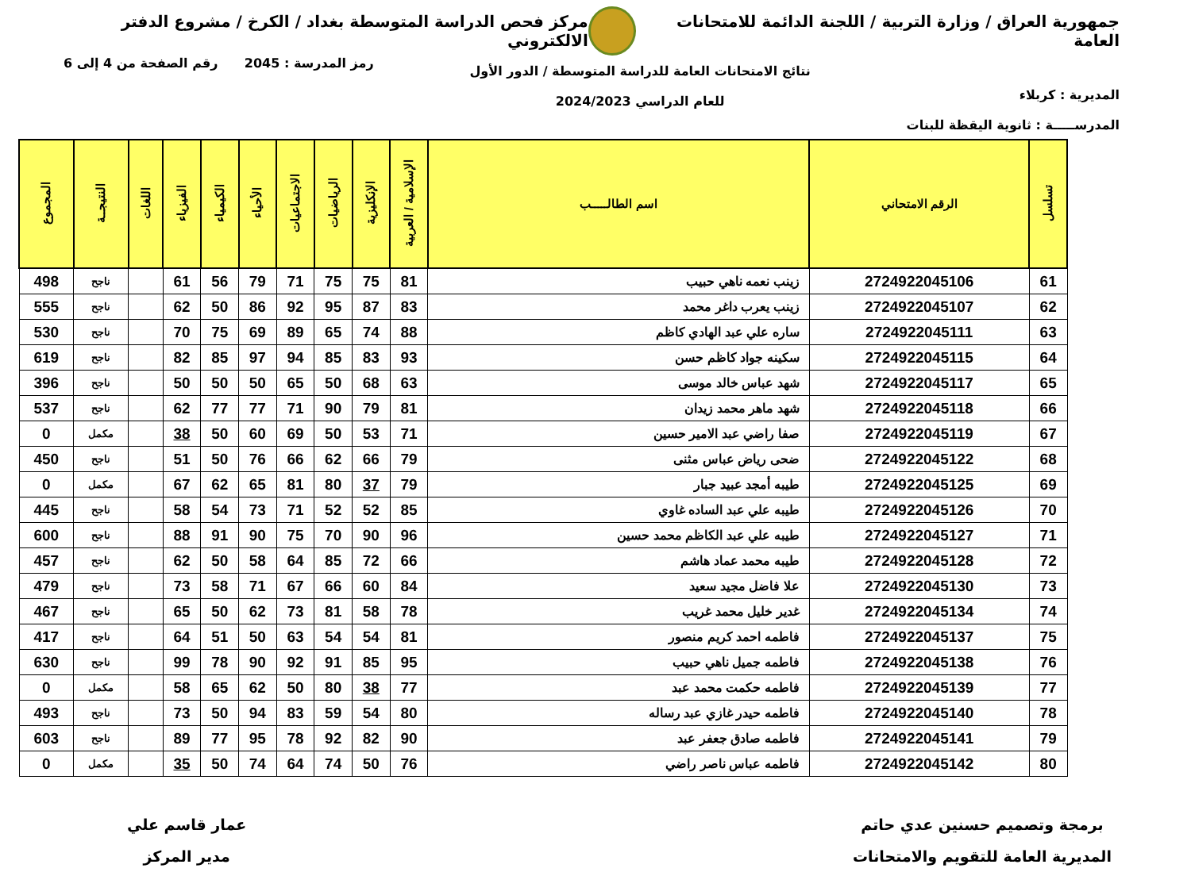جمهورية العراق / وزارة التربية / اللجنة الدائمة للامتحانات العامة
مركز فحص الدراسة المتوسطة بغداد / الكرخ / مشروع الدفتر الالكتروني
المديرية : كربلاء
المدرســـــة : ثانوية اليقظة للبنات
نتائج الامتحانات العامة للدراسة المتوسطة / الدور الأول
للعام الدراسي 2024/2023
رمز المدرسة : 2045 رقم الصفحة من 4 إلى 6
| تسلسل | الرقم الامتحاني | اسم الطالـــــب | الإسلامية / العربية | الإنكليزية | الرياضيات | الاجتماعيات | الأحياء | الكيمياء | الفيزياء | اللغات | النتيجــة | المجموع |
| --- | --- | --- | --- | --- | --- | --- | --- | --- | --- | --- | --- | --- |
| 61 | 2724922045106 | زينب نعمه ناهي حبيب | 81 | 75 | 75 | 71 | 79 | 56 | 61 | | ناجح | 498 |
| 62 | 2724922045107 | زينب يعرب داغر محمد | 83 | 87 | 95 | 92 | 86 | 50 | 62 | | ناجح | 555 |
| 63 | 2724922045111 | ساره علي عبد الهادي كاظم | 88 | 74 | 65 | 89 | 69 | 75 | 70 | | ناجح | 530 |
| 64 | 2724922045115 | سكينه جواد كاظم حسن | 93 | 83 | 85 | 94 | 97 | 85 | 82 | | ناجح | 619 |
| 65 | 2724922045117 | شهد عباس خالد موسى | 63 | 68 | 50 | 65 | 50 | 50 | 50 | | ناجح | 396 |
| 66 | 2724922045118 | شهد ماهر محمد زيدان | 81 | 79 | 90 | 71 | 77 | 77 | 62 | | ناجح | 537 |
| 67 | 2724922045119 | صفا راضي عبد الامير حسين | 71 | 53 | 50 | 69 | 60 | 50 | 38 | | مكمل | 0 |
| 68 | 2724922045122 | ضحى رياض عباس مثنى | 79 | 66 | 62 | 66 | 76 | 50 | 51 | | ناجح | 450 |
| 69 | 2724922045125 | طيبه أمجد عبيد جبار | 79 | 37 | 80 | 81 | 65 | 62 | 67 | | مكمل | 0 |
| 70 | 2724922045126 | طيبه علي عبد الساده غاوي | 85 | 52 | 52 | 71 | 73 | 54 | 58 | | ناجح | 445 |
| 71 | 2724922045127 | طيبه علي عبد الكاظم محمد حسين | 96 | 90 | 70 | 75 | 90 | 91 | 88 | | ناجح | 600 |
| 72 | 2724922045128 | طيبه محمد عماد هاشم | 66 | 72 | 85 | 64 | 58 | 50 | 62 | | ناجح | 457 |
| 73 | 2724922045130 | علا فاضل مجيد سعيد | 84 | 60 | 66 | 67 | 71 | 58 | 73 | | ناجح | 479 |
| 74 | 2724922045134 | غدير خليل محمد غريب | 78 | 58 | 81 | 73 | 62 | 50 | 65 | | ناجح | 467 |
| 75 | 2724922045137 | فاطمه احمد كريم منصور | 81 | 54 | 54 | 63 | 50 | 51 | 64 | | ناجح | 417 |
| 76 | 2724922045138 | فاطمه جميل ناهي حبيب | 95 | 85 | 91 | 92 | 90 | 78 | 99 | | ناجح | 630 |
| 77 | 2724922045139 | فاطمه حكمت محمد عبد | 77 | 38 | 80 | 50 | 62 | 65 | 58 | | مكمل | 0 |
| 78 | 2724922045140 | فاطمه حيدر غازي عبد رساله | 80 | 54 | 59 | 83 | 94 | 50 | 73 | | ناجح | 493 |
| 79 | 2724922045141 | فاطمه صادق جعفر عبد | 90 | 82 | 92 | 78 | 95 | 77 | 89 | | ناجح | 603 |
| 80 | 2724922045142 | فاطمه عباس ناصر راضي | 76 | 50 | 74 | 64 | 74 | 50 | 35 | | مكمل | 0 |
برمجة وتصميم حسنين عدي حاتم
المديرية العامة للتقويم والامتحانات
عمار قاسم علي
مدير المركز